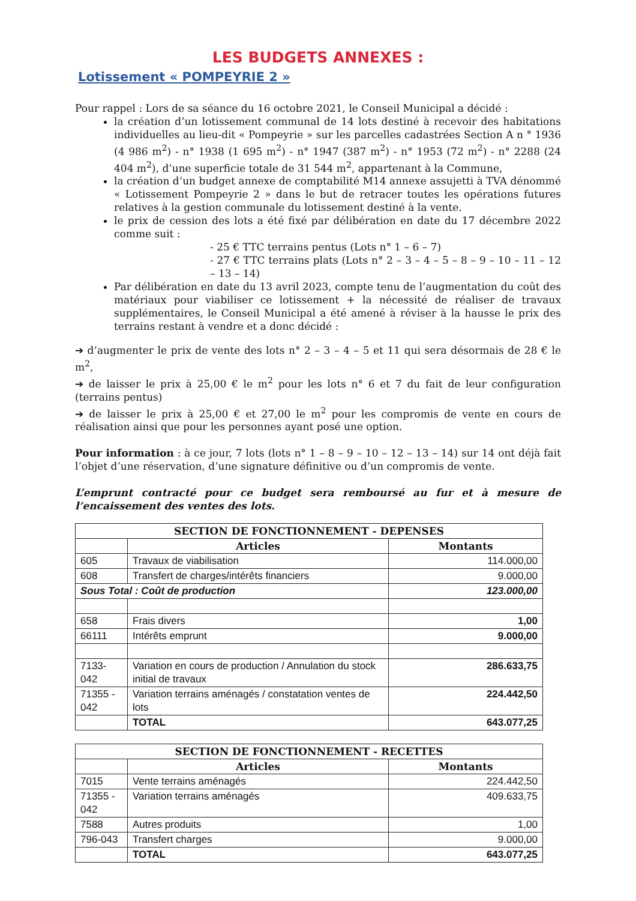LES BUDGETS ANNEXES :
Lotissement « POMPEYRIE 2 »
Pour rappel : Lors de sa séance du 16 octobre 2021, le Conseil Municipal a décidé :
la création d’un lotissement communal de 14 lots destiné à recevoir des habitations individuelles au lieu-dit « Pompeyrie » sur les parcelles cadastrées Section A n ° 1936 (4 986 m<sup>2</sup>) - n° 1938 (1 695 m<sup>2</sup>) - n° 1947 (387 m<sup>2</sup>) - n° 1953 (72 m<sup>2</sup>) - n° 2288 (24 404 m<sup>2</sup>), d’une superficie totale de 31 544 m<sup>2</sup>, appartenant à la Commune,
la création d’un budget annexe de comptabilité M14 annexe assujetti à TVA dénommé « Lotissement Pompeyrie 2 » dans le but de retracer toutes les opérations futures relatives à la gestion communale du lotissement destiné à la vente.
le prix de cession des lots a été fixé par délibération en date du 17 décembre 2022 comme suit :
- 25 € TTC terrains pentus (Lots n° 1 – 6 – 7)
- 27 € TTC terrains plats (Lots n° 2 – 3 – 4 – 5 – 8 – 9 – 10 – 11 – 12 – 13 – 14)
Par délibération en date du 13 avril 2023, compte tenu de l’augmentation du coût des matériaux pour viabiliser ce lotissement + la nécessité de réaliser de travaux supplémentaires, le Conseil Municipal a été amené à réviser à la hausse le prix des terrains restant à vendre et a donc décidé :
➔ d’augmenter le prix de vente des lots n° 2 – 3 – 4 – 5 et 11 qui sera désormais de 28 € le m<sup>2</sup>,
➔ de laisser le prix à 25,00 € le m<sup>2</sup> pour les lots n° 6 et 7 du fait de leur configuration (terrains pentus)
➔ de laisser le prix à 25,00 € et 27,00 le m<sup>2</sup> pour les compromis de vente en cours de réalisation ainsi que pour les personnes ayant posé une option.
Pour information : à ce jour, 7 lots (lots n° 1 – 8 – 9 – 10 – 12 – 13 – 14) sur 14 ont déjà fait l’objet d’une réservation, d’une signature définitive ou d’un compromis de vente.
L’emprunt contracté pour ce budget sera remboursé au fur et à mesure de l’encaissement des ventes des lots.
| SECTION DE FONCTIONNEMENT - DEPENSES | | |
| --- | --- | --- |
| | Articles | Montants |
| 605 | Travaux de viabilisation | 114.000,00 |
| 608 | Transfert de charges/intérêts financiers | 9.000,00 |
| Sous Total : Coût de production | | 123.000,00 |
| 658 | Frais divers | 1,00 |
| 66111 | Intérêts emprunt | 9.000,00 |
| 7133-042 | Variation en cours de production / Annulation du stock initial de travaux | 286.633,75 |
| 71355 - 042 | Variation terrains aménagés / constatation ventes de lots | 224.442,50 |
| | TOTAL | 643.077,25 |
| SECTION DE FONCTIONNEMENT - RECETTES | | |
| --- | --- | --- |
| | Articles | Montants |
| 7015 | Vente terrains aménagés | 224.442,50 |
| 71355 - 042 | Variation terrains aménagés | 409.633,75 |
| 7588 | Autres produits | 1,00 |
| 796-043 | Transfert charges | 9.000,00 |
| | TOTAL | 643.077,25 |